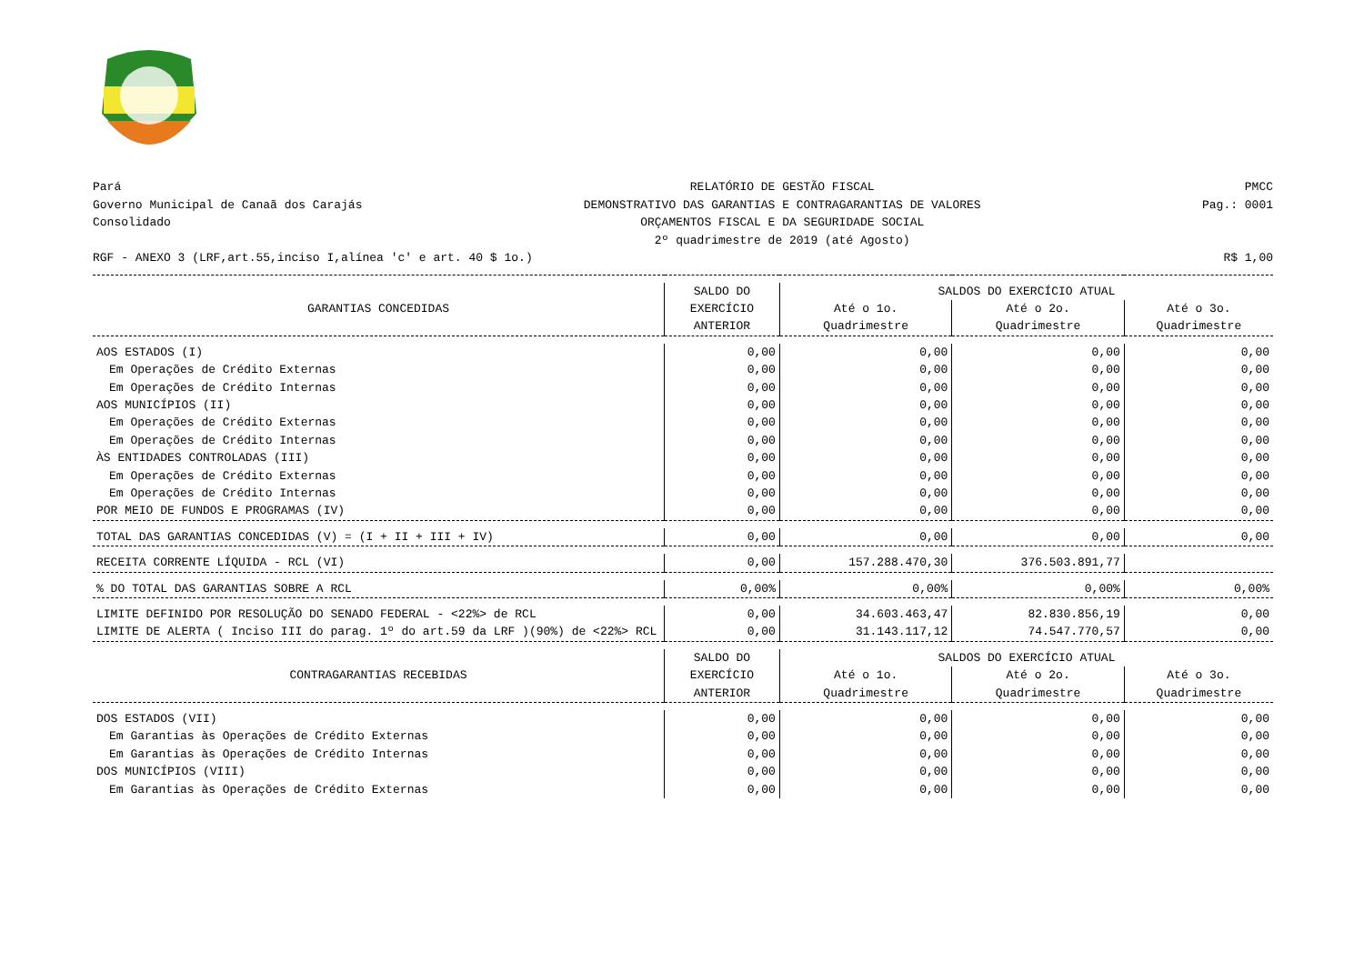Pará
Governo Municipal de Canaã dos Carajás
Consolidado
RELATÓRIO DE GESTÃO FISCAL
DEMONSTRATIVO DAS GARANTIAS E CONTRAGARANTIAS DE VALORES
ORÇAMENTOS FISCAL E DA SEGURIDADE SOCIAL
2º quadrimestre de 2019 (até Agosto)
PMCC
Pag.: 0001
RGF - ANEXO 3 (LRF,art.55,inciso I,alínea 'c' e art. 40 $ 1o.)
R$ 1,00
| GARANTIAS CONCEDIDAS | SALDO DO EXERCÍCIO ANTERIOR | SALDOS DO EXERCÍCIO ATUAL | | |
| --- | --- | --- | --- | --- |
| | | Até o 1o. Quadrimestre | Até o 2o. Quadrimestre | Até o 3o. Quadrimestre |
| AOS ESTADOS (I) | 0,00 | 0,00 | 0,00 | 0,00 |
| Em Operações de Crédito Externas | 0,00 | 0,00 | 0,00 | 0,00 |
| Em Operações de Crédito Internas | 0,00 | 0,00 | 0,00 | 0,00 |
| AOS MUNICÍPIOS (II) | 0,00 | 0,00 | 0,00 | 0,00 |
| Em Operações de Crédito Externas | 0,00 | 0,00 | 0,00 | 0,00 |
| Em Operações de Crédito Internas | 0,00 | 0,00 | 0,00 | 0,00 |
| ÀS ENTIDADES CONTROLADAS (III) | 0,00 | 0,00 | 0,00 | 0,00 |
| Em Operações de Crédito Externas | 0,00 | 0,00 | 0,00 | 0,00 |
| Em Operações de Crédito Internas | 0,00 | 0,00 | 0,00 | 0,00 |
| POR MEIO DE FUNDOS E PROGRAMAS (IV) | 0,00 | 0,00 | 0,00 | 0,00 |
| TOTAL DAS GARANTIAS CONCEDIDAS (V) = (I + II + III + IV) | 0,00 | 0,00 | 0,00 | 0,00 |
| RECEITA CORRENTE LÍQUIDA - RCL (VI) | 0,00 | 157.288.470,30 | 376.503.891,77 | |
| % DO TOTAL DAS GARANTIAS SOBRE A RCL | 0,00% | 0,00% | 0,00% | 0,00% |
| LIMITE DEFINIDO POR RESOLUÇÃO DO SENADO FEDERAL - <22%> de RCL | 0,00 | 34.603.463,47 | 82.830.856,19 | 0,00 |
| LIMITE DE ALERTA ( Inciso III do parag. 1º do art.59 da LRF )(90%) de <22%> RCL | 0,00 | 31.143.117,12 | 74.547.770,57 | 0,00 |
| CONTRAGARANTIAS RECEBIDAS | SALDO DO EXERCÍCIO ANTERIOR | SALDOS DO EXERCÍCIO ATUAL | | |
| | | Até o 1o. Quadrimestre | Até o 2o. Quadrimestre | Até o 3o. Quadrimestre |
| DOS ESTADOS (VII) | 0,00 | 0,00 | 0,00 | 0,00 |
| Em Garantias às Operações de Crédito Externas | 0,00 | 0,00 | 0,00 | 0,00 |
| Em Garantias às Operações de Crédito Internas | 0,00 | 0,00 | 0,00 | 0,00 |
| DOS MUNICÍPIOS (VIII) | 0,00 | 0,00 | 0,00 | 0,00 |
| Em Garantias às Operações de Crédito Externas | 0,00 | 0,00 | 0,00 | 0,00 |